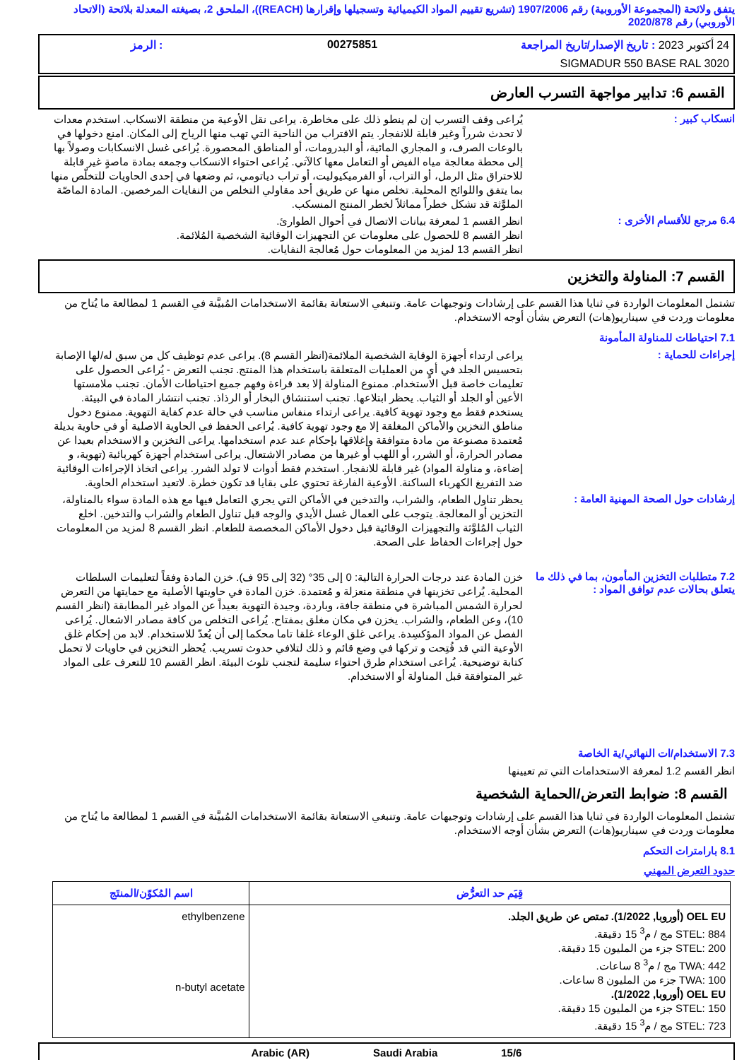يتفق ولائحة (المجموعة الأوروبية) رقم 1907/2006 (تشريع تقييم المواد الكيميائية وتسجيلها وإقرارها (REACH))، الملحق 2، بصيغته المعدلة بلائحة (الاتحاد الأوروبي) رقم 2020/878
24 أكتوبر 2023 : تاريخ الإصدار/تاريخ المراجعة
00275851
: الرمز
SIGMADUR 550 BASE RAL 3020
القسم 6: تدابير مواجهة التسرب العارض
انسكاب كبير :
يُراعى وقف التسرب إن لم ينطو ذلك على مخاطرة. يراعى نقل الأوعية من منطقة الانسكاب. استخدم معدات لا تحدث شرراً وغير قابلة للانفجار. يتم الاقتراب من الناحية التي تهب منها الرياح إلى المكان. امنع دخولها في بالوعات الصرف، و المجاري المائية، أو البدرومات، أو المناطق المحصورة. يُراعى غسل الانسكابات وصولاً بها إلى محطة معالجة مياه الفيض أو التعامل معها كالآتي. يُراعى احتواء الانسكاب وجمعه بمادة ماصةٍ غير قابلة للاحتراق مثل الرمل، أو التراب، أو الفرميكيوليت، أو تراب دياتومي، ثم وضعها في إحدى الحاويات للتخلّص منها بما يتفق واللوائح المحلية. تخلص منها عن طريق أحد مقاولي التخلص من النفايات المرخصين. المادة الماصّة الملوَّثة قد تشكل خطراً مماثلاً لخطر المنتج المنسكب.
6.4 مرجع للأقسام الأخرى :
انظر القسم 1 لمعرفة بيانات الاتصال في أحوال الطوارئ.
انظر القسم 8 للحصول على معلومات عن التجهيزات الوقائية الشخصية المُلائمة.
انظر القسم 13 لمزيد من المعلومات حول مُعالجة النفايات.
القسم 7: المناولة والتخزين
تشتمل المعلومات الواردة في ثنايا هذا القسم على إرشادات وتوجيهات عامة. وتنبغي الاستعانة بقائمة الاستخدامات المُبيَّنة في القسم 1 لمطالعة ما يُتاح من معلومات وردت في سيناريو(هات) التعرض بشأن أوجه الاستخدام.
7.1 احتياطات للمناولة المأمونة
إجراءات للحماية :
يراعى ارتداء أجهزة الوقاية الشخصية الملائمة(انظر القسم 8). يراعى عدم توظيف كل من سبق له/لها الإصابة بتحسيس الجلد في أيٍ من العمليات المتعلقة باستخدام هذا المنتج. تجنب التعرض - يُراعى الحصول على تعليمات خاصة قبل الاستخدام. ممنوع المناولة إلا بعد قراءة وفهم جميع احتياطات الأمان. تجنب ملامستها الأعين أو الجلد أو الثياب. يحظر ابتلاعها. تجنب استنشاق البخار أو الرذاذ. تجنب انتشار المادة في البيئة. يستخدم فقط مع وجود تهوية كافية. يراعى ارتداء منفاس مناسب في حالة عدم كفاية التهوية. ممنوع دخول مناطق التخزين والأماكن المغلقة إلا مع وجود تهوية كافية. يُراعى الحفظ في الحاوية الاصلية أو في حاوية بديلة مُعتمدة مصنوعة من مادة متوافقة وإغلاقها بإحكام عند عدم استخدامها. يراعى التخزين و الاستخدام بعيدا عن مصادر الحرارة، أو الشرر، أو اللهب أو غيرها من مصادر الاشتعال. يراعى استخدام أجهزة كهربائية (تهوية، و إضاءة، و مناولة المواد) غير قابلة للانفجار. استخدم فقط أدوات لا تولد الشرر. يراعى اتخاذ الإجراءات الوقائية ضد التفريغ الكهرباء الساكنة. الأوعية الفارغة تحتوي على بقايا قد تكون خطرة. لاتعيد استخدام الحاوية.
إرشادات حول الصحة المهنية العامة :
يحظر تناول الطعام، والشراب، والتدخين في الأماكن التي يجري التعامل فيها مع هذه المادة سواء بالمناولة، التخزين أو المعالجة. يتوجب على العمال غسل الأيدي والوجه قبل تناول الطعام والشراب والتدخين. اخلع الثياب المُلوَّثة والتجهيزات الوقائية قبل دخول الأماكن المخصصة للطعام. انظر القسم 8 لمزيد من المعلومات حول إجراءات الحفاظ على الصحة.
7.2 متطلبات التخزين المأمون، بما في ذلك ما يتعلق بحالات عدم توافق المواد :
خزن المادة عند درجات الحرارة التالية: 0 إلى 35° (32 إلى 95 ف). خزن المادة وفقاً لتعليمات السلطات المحلية. يُراعى تخزينها في منطقة منعزلة و مُعتمدة. خزن المادة في حاويتها الأصلية مع حمايتها من التعرض لحرارة الشمس المباشرة في منطقة جافة، وباردة، وجيدة التهوية بعيداً عن المواد غير المطابقة (انظر القسم 10)، وعن الطعام، والشراب. يخزن في مكان مغلق بمفتاح. يُراعى التخلص من كافة مصادر الاشعال. يُراعى الفصل عن المواد المؤكسِدة. يراعى غلق الوعاء غلقا تاما محكما إلى أن يُعدّ للاستخدام. لابد من إحكام غلق الأوعية التي قد فُتِحت و تركها في وضع قائم و ذلك لتلافي حدوث تسريب. يُحظر التخزين في حاويات لا تحمل كتابة توضيحية. يُراعى استخدام طرق احتواء سليمة لتجنب تلوث البيئة. انظر القسم 10 للتعرف على المواد غير المتوافقة قبل المناولة أو الاستخدام.
7.3 الاستخدام/ات النهائي/ية الخاصة
انظر القسم 1.2 لمعرفة الاستخدامات التي تم تعيينها
القسم 8: ضوابط التعرض/الحماية الشخصية
تشتمل المعلومات الواردة في ثنايا هذا القسم على إرشادات وتوجيهات عامة. وتنبغي الاستعانة بقائمة الاستخدامات المُبيَّنة في القسم 1 لمطالعة ما يُتاح من معلومات وردت في سيناريو(هات) التعرض بشأن أوجه الاستخدام.
8.1 بارامترات التحكم
حدود التعرض المهني
| قِيَم حد التعرُّض | اسم المُكوّن/المنتَج |
| --- | --- |
| OEL EU (أوروبا, 1/2022). تمتص عن طريق الجلد. STEL: 884 مج / م<sup>3</sup> 15 دقيقة. STEL: 200 جزء من المليون 15 دقيقة. TWA: 442 مج / م<sup>3</sup> 8 ساعات. TWA: 100 جزء من المليون 8 ساعات. OEL EU (أوروبا, 1/2022). STEL: 150 جزء من المليون 15 دقيقة. STEL: 723 مج / م<sup>3</sup> 15 دقيقة. | ethylbenzene n-butyl acetate |
15/6 Saudi Arabia Arabic (AR)